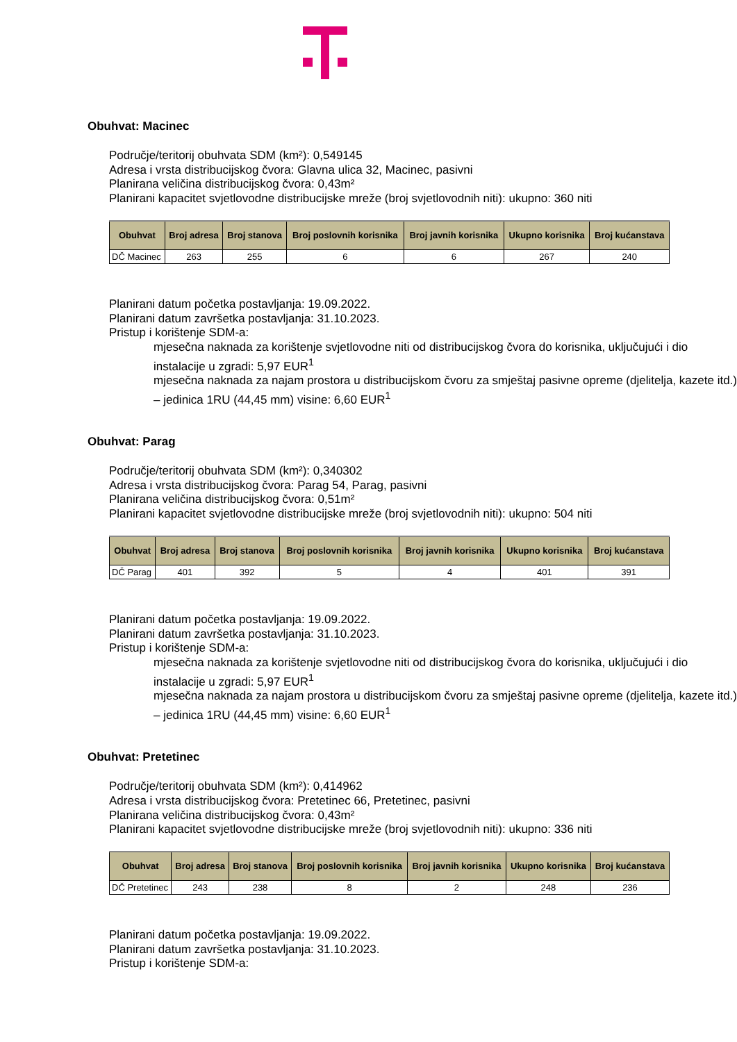Obuhvat: Macinec
Područje/teritorij obuhvata SDM (km²): 0,549145
Adresa i vrsta distribucijskog čvora: Glavna ulica 32, Macinec, pasivni
Planirana veličina distribucijskog čvora: 0,43m²
Planirani kapacitet svjetlovodne distribucijske mreže (broj svjetlovodnih niti): ukupno: 360 niti
| Obuhvat | Broj adresa | Broj stanova | Broj poslovnih korisnika | Broj javnih korisnika | Ukupno korisnika | Broj kućanstava |
| --- | --- | --- | --- | --- | --- | --- |
| DČ Macinec | 263 | 255 | 6 | 6 | 267 | 240 |
Planirani datum početka postavljanja: 19.09.2022.
Planirani datum završetka postavljanja: 31.10.2023.
Pristup i korištenje SDM-a:
mjesečna naknada za korištenje svjetlovodne niti od distribucijskog čvora do korisnika, uključujući i dio instalacije u zgradi: 5,97 EUR<sup>1</sup>
mjesečna naknada za najam prostora u distribucijskom čvoru za smještaj pasivne opreme (djelitelja, kazete itd.) – jedinica 1RU (44,45 mm) visine: 6,60 EUR<sup>1</sup>
Obuhvat: Parag
Područje/teritorij obuhvata SDM (km²): 0,340302
Adresa i vrsta distribucijskog čvora: Parag 54, Parag, pasivni
Planirana veličina distribucijskog čvora: 0,51m²
Planirani kapacitet svjetlovodne distribucijske mreže (broj svjetlovodnih niti): ukupno: 504 niti
| Obuhvat | Broj adresa | Broj stanova | Broj poslovnih korisnika | Broj javnih korisnika | Ukupno korisnika | Broj kućanstava |
| --- | --- | --- | --- | --- | --- | --- |
| DČ Parag | 401 | 392 | 5 | 4 | 401 | 391 |
Planirani datum početka postavljanja: 19.09.2022.
Planirani datum završetka postavljanja: 31.10.2023.
Pristup i korištenje SDM-a:
mjesečna naknada za korištenje svjetlovodne niti od distribucijskog čvora do korisnika, uključujući i dio instalacije u zgradi: 5,97 EUR<sup>1</sup>
mjesečna naknada za najam prostora u distribucijskom čvoru za smještaj pasivne opreme (djelitelja, kazete itd.) – jedinica 1RU (44,45 mm) visine: 6,60 EUR<sup>1</sup>
Obuhvat: Pretetinec
Područje/teritorij obuhvata SDM (km²): 0,414962
Adresa i vrsta distribucijskog čvora: Pretetinec 66, Pretetinec, pasivni
Planirana veličina distribucijskog čvora: 0,43m²
Planirani kapacitet svjetlovodne distribucijske mreže (broj svjetlovodnih niti): ukupno: 336 niti
| Obuhvat | Broj adresa | Broj stanova | Broj poslovnih korisnika | Broj javnih korisnika | Ukupno korisnika | Broj kućanstava |
| --- | --- | --- | --- | --- | --- | --- |
| DČ Pretetinec | 243 | 238 | 8 | 2 | 248 | 236 |
Planirani datum početka postavljanja: 19.09.2022.
Planirani datum završetka postavljanja: 31.10.2023.
Pristup i korištenje SDM-a: